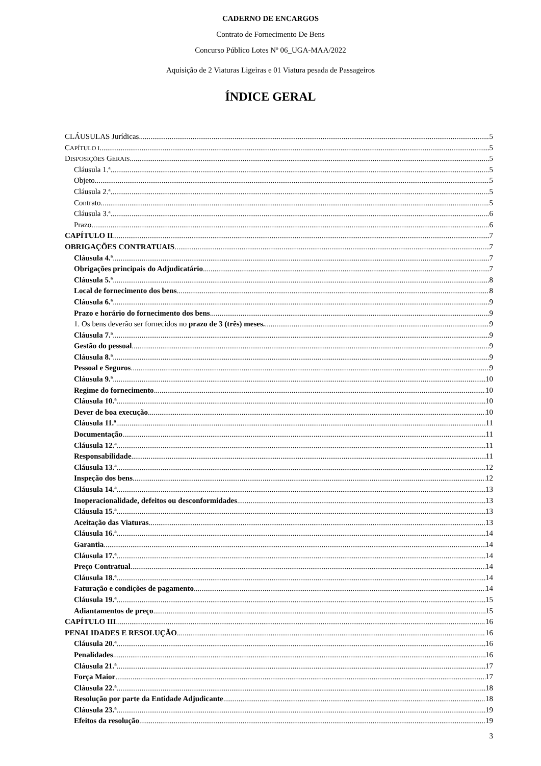CADERNO DE ENCARGOS
Contrato de Fornecimento De Bens
Concurso Público Lotes Nº 06_UGA-MAA/2022
Aquisição de 2 Viaturas Ligeiras e 01 Viatura pesada de Passageiros
ÍNDICE GERAL
CLÁUSULAS Jurídicas 5
CAPÍTULO I 5
DISPOSIÇÕES GERAIS 5
Cláusula 1.ª 5
Objeto 5
Cláusula 2.ª 5
Contrato 5
Cláusula 3.ª 6
Prazo 6
CAPÍTULO II 7
OBRIGAÇÕES CONTRATUAIS 7
Cláusula 4.ª 7
Obrigações principais do Adjudicatário 7
Cláusula 5.ª 8
Local de fornecimento dos bens 8
Cláusula 6.ª 9
Prazo e horário do fornecimento dos bens 9
1. Os bens deverão ser fornecidos no prazo de 3 (três) meses. 9
Cláusula 7.ª 9
Gestão do pessoal 9
Cláusula 8.ª 9
Pessoal e Seguros 9
Cláusula 9.ª 10
Regime do fornecimento 10
Cláusula 10.ª 10
Dever de boa execução 10
Cláusula 11.ª 11
Documentação 11
Cláusula 12.ª 11
Responsabilidade 11
Cláusula 13.ª 12
Inspeção dos bens 12
Cláusula 14.ª 13
Inoperacionalidade, defeitos ou desconformidades 13
Cláusula 15.ª 13
Aceitação das Viaturas 13
Cláusula 16.ª 14
Garantia 14
Cláusula 17.ª 14
Preço Contratual 14
Cláusula 18.ª 14
Faturação e condições de pagamento 14
Cláusula 19.ª 15
Adiantamentos de preço 15
CAPÍTULO III 16
PENALIDADES E RESOLUÇÃO 16
Cláusula 20.ª 16
Penalidades 16
Cláusula 21.ª 17
Força Maior 17
Cláusula 22.ª 18
Resolução por parte da Entidade Adjudicante 18
Cláusula 23.ª 19
Efeitos da resolução 19
3